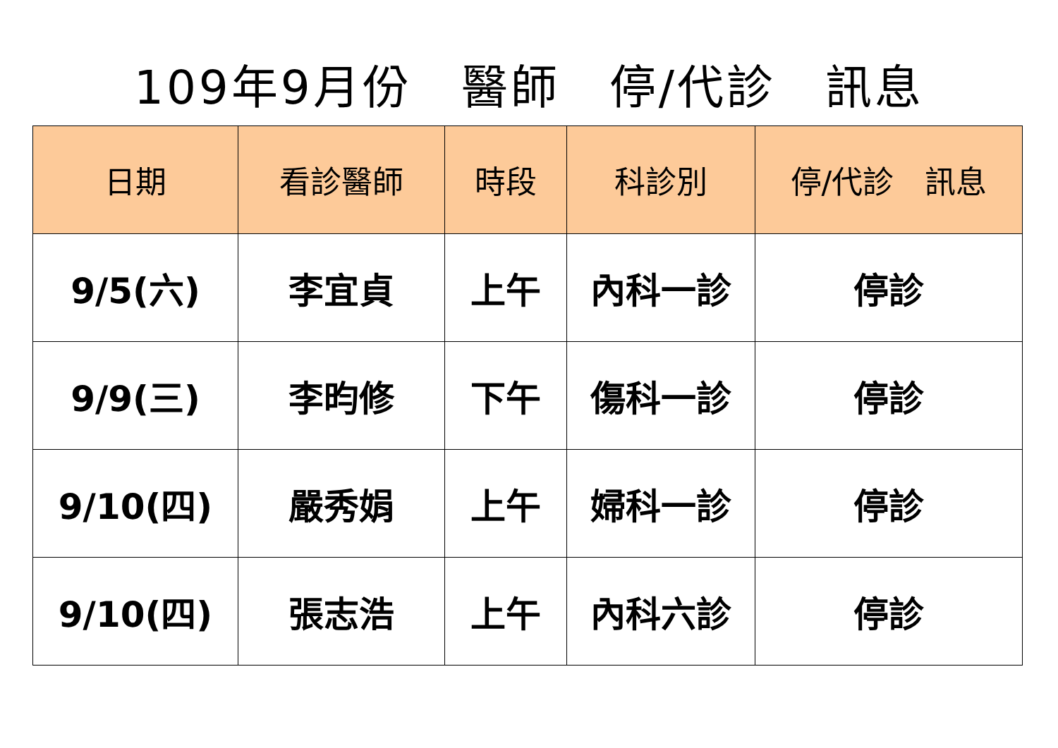109年9月份　醫師　停/代診　訊息
| 日期 | 看診醫師 | 時段 | 科診別 | 停/代診 訊息 |
| --- | --- | --- | --- | --- |
| 9/5(六) | 李宜貞 | 上午 | 內科一診 | 停診 |
| 9/9(三) | 李昀修 | 下午 | 傷科一診 | 停診 |
| 9/10(四) | 嚴秀娟 | 上午 | 婦科一診 | 停診 |
| 9/10(四) | 張志浩 | 上午 | 內科六診 | 停診 |